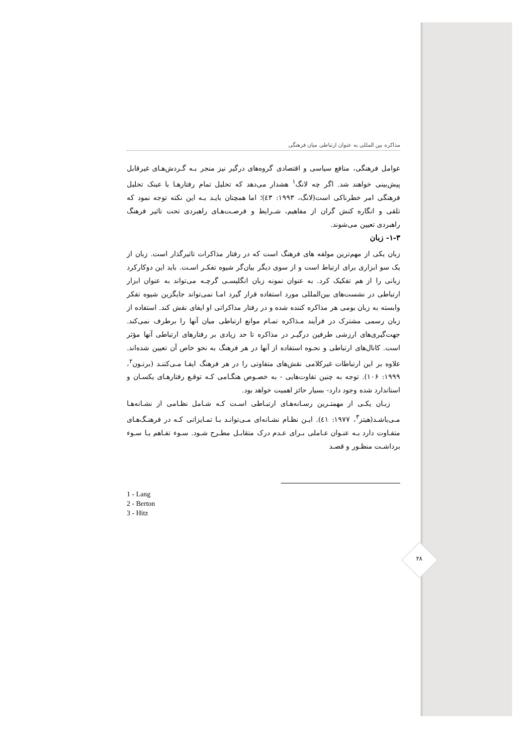۲۸
مذاکره بین المللی به عنوان ارتباطی میان فرهنگی
عوامل فرهنگی، منافع سیاسی و اقتصادی گروه‌های درگیر نیز منجر بـه گـردش‌هـای غیرقابل پیش‌بینی خواهند شد. اگر چه لانگ<sup>۱</sup> هشدار می‌دهد که تحلیل تمام رفتارهـا با عینک تحلیل فرهنگی امر خطرناکی است(لانگ، ۱۹۹۳: ٤۳)؛ اما همچنان بایـد بـه این نکته توجه نمود که تلقی و انگاره کنش گران از مفاهیم، شـرایط و فرصـت‌هـای راهبردی تحت تاثیر فرهنگ راهبردی تعیین می‌شوند.
۱-۳- زبان
زبان یکی از مهم‌ترین مولفه های فرهنگ است که در رفتار مذاکرات تاثیرگذار است. زبان از یک سو ابزاری برای ارتباط است و از سوی دیگر بیان‌گر شیوه تفکـر اسـت. باید این دوکارکرد زبانی را از هم تفکیک کرد. به عنوان نمونه زبان انگلیسـی گرچـه می‌تواند به عنوان ابزار ارتباطی در نشست‌های بین‌المللی مورد استفاده قرار گیرد امـا نمی‌تواند جایگزین شیوه تفکر وابسته به زبان بومی هر مذاکره کننده شده و در رفتار مذاکراتی او ایفای نقش کند. استفاده از زبان رسمی مشترک در فرآیند مـذاکره تمـام موانع ارتباطی میان آنها را برطرف نمی‌کند. جهت‌گیری‌های ارزشی طرفین درگیـر در مذاکره تا حد زیادی بر رفتارهای ارتباطی آنها مؤثر است. کانال‌های ارتباطی و نحـوه استفاده از آنها در هر فرهنگ به نحو خاص آن تعیین شده‌اند. علاوه بر این ارتباطات غیرکلامی نقش‌های متفاوتی را در هر فرهنگ ایفـا مـی‌کننـد (برتـون<sup>۲</sup>، ۱۹۹۹: ۱۰۶). توجه به چنین تفاوت‌هایی - به خصـوص هنگـامی کـه توقـع رفتارهـای یکسـان و استاندارد شده وجود دارد- بسیار حائز اهمیت خواهد بود.
زبـان یکـی از مهمتـرین رسـانه‌هـای ارتبـاطی اسـت کـه شـامل نظـامی از نشـانه‌هـا مـی‌باشـد(هیتز<sup>۳</sup>، ۱۹۷۷: ٤۱). ایـن نظـام نشـانه‌ای مـی‌توانـد بـا تمـایزاتی کـه در فرهنـگ‌هـای متفـاوت دارد بـه عنـوان عـاملی بـرای عـدم درک متقابـل مطـرح شـود. سـوء تفـاهم یـا سـوء برداشـت منظـور و قصـد
1 - Lang
2 - Berton
3 - Hitz